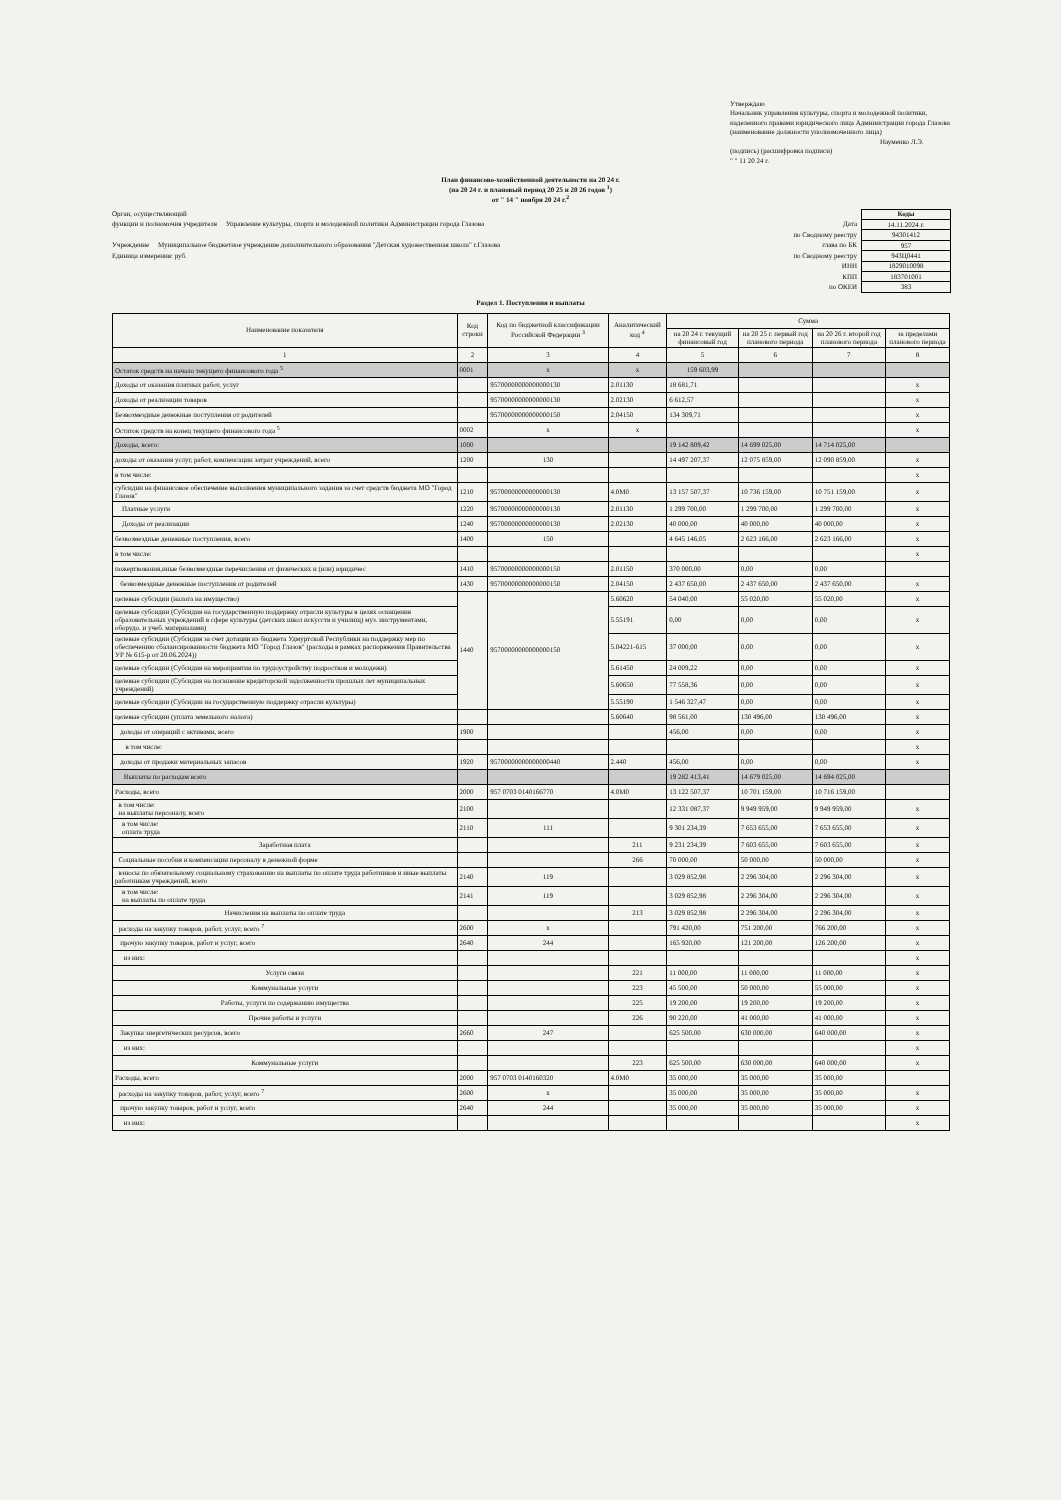Утверждаю
Начальник управления культуры, спорта и молодежной политики, наделенного правами юридического лица Администрации города Глазова
(наименование должности уполномоченного лица)
Науменко Л.Э.
(подпись) (расшифровка подписи)
" " 11 20 24 г.
План финансово-хозяйственной деятельности на 20 24 г.
(на 20 24 г. и плановый период 20 25 и 20 26 годов <sup>1</sup>)
от " 14 " ноября 20 24 г.<sup>2</sup>
Орган, осуществляющий
функции и полномочия учредителя Управление культуры, спорта и молодежной политики Администрации города Глазова
Учреждение Муниципальное бюджетное учреждение дополнительного образования "Детская художественная школа" г.Глазова
Единица измерения: руб.
Дата
по Сводному реестру
глава по БК
по Сводному реестру
ИНН
КПП
по ОКЕИ
| Коды |
| 14.11.2024 г. |
| 94301412 |
| 957 |
| 943Ц0441 |
| 1829010098 |
| 183701001 |
| 383 |
Раздел 1. Поступления и выплаты
| Наименование показателя | Код строки | Код по бюджетной классификации Российской Федерации <sup>3</sup> | Аналитический код <sup>4</sup> | Сумма | | | |
| --- | --- | --- | --- | --- | --- | --- | --- |
| | | | | на 20 24 г. текущий финансовый год | на 20 25 г. первый год планового периода | на 20 26 г. второй год планового периода | за пределами планового периода |
| 1 | 2 | 3 | 4 | 5 | 6 | 7 | 8 |
| Остаток средств на начало текущего финансового года <sup>5</sup> | 0001 | х | х | 159 603,99 | | | |
| Доходы от оказания платных работ, услуг | | 95700000000000000130 | 2.01130 | 18 681,71 | | | х |
| Доходы от реализации товаров | | 95700000000000000130 | 2.02130 | 6 612,57 | | | х |
| Безвозмездные денежные поступления от родителей | | 95700000000000000150 | 2.04150 | 134 309,71 | | | х |
| Остаток средств на конец текущего финансового года <sup>5</sup> | 0002 | х | х | | | | х |
| Доходы, всего: | 1000 | | | 19 142 809,42 | 14 699 025,00 | 14 714 025,00 | |
| доходы от оказания услуг, работ, компенсации затрат учреждений, всего | 1200 | 130 | | 14 497 207,37 | 12 075 859,00 | 12 090 859,00 | х |
| в том числе: | | | | | | | х |
| субсидии на финансовое обеспечение выполнения муниципального задания за счет средств бюджета МО "Город Глазов" | 1210 | 95700000000000000130 | 4.0М0 | 13 157 507,37 | 10 736 159,00 | 10 751 159,00 | х |
| Платные услуги | 1220 | 95700000000000000130 | 2.01130 | 1 299 700,00 | 1 299 700,00 | 1 299 700,00 | х |
| Доходы от реализации | 1240 | 95700000000000000130 | 2.02130 | 40 000,00 | 40 000,00 | 40 000,00 | х |
| безвозмездные денежные поступления, всего | 1400 | 150 | | 4 645 146,05 | 2 623 166,00 | 2 623 166,00 | х |
| в том числе: | | | | | | | х |
| пожертвования,иные безвозмездные перечисления от физических и (или) юридичес | 1410 | 95700000000000000150 | 2.01150 | 370 000,00 | 0,00 | 0,00 | |
| безвозмездные денежные поступления от родителей | 1430 | 95700000000000000150 | 2.04150 | 2 437 650,00 | 2 437 650,00 | 2 437 650,00 | х |
| целевые субсидии (налога на имущество) | 1440 | 95700000000000000150 | 5.60620 | 54 040,00 | 55 020,00 | 55 020,00 | х |
| целевые субсидии (Субсидия на государственную поддержку отрасли культуры в целях оснащения образовательных учреждений в сфере культуры (детских школ искусств и училищ) муз. инструментами, оборудо. и учеб. материалами) | | | 5.55191 | 0,00 | 0,00 | 0,00 | х |
| целевые субсидии (Субсидия за счет дотации из бюджета Удмуртской Республики на поддержку мер по обеспечению сбалансированности бюджета МО "Город Глазов" (расходы в рамках распоряжения Правительства УР № 615-р от 28.06.2024)) | | | 5.04221-615 | 37 000,00 | 0,00 | 0,00 | х |
| целевые субсидии (Субсидия на мероприятия по трудоустройству подростков и молодежи) | | | 5.61450 | 24 009,22 | 0,00 | 0,00 | х |
| целевые субсидии (Субсидия на погашение кредиторской задолженности прошлых лет муниципальных учреждений) | | | 5.60650 | 77 558,36 | 0,00 | 0,00 | х |
| целевые субсидии (Субсидии на государственную поддержку отрасли культуры) | | | 5.55190 | 1 546 327,47 | 0,00 | 0,00 | х |
| целевые субсидии (уплата земельного налога) | | | 5.60640 | 98 561,00 | 130 496,00 | 130 496,00 | х |
| доходы от операций с активами, всего | 1900 | | | 456,00 | 0,00 | 0,00 | х |
| в том числе: | | | | | | | х |
| доходы от продажи материальных запасов | 1920 | 95700000000000000440 | 2.440 | 456,00 | 0,00 | 0,00 | х |
| Выплаты по расходам всего | | | | 19 282 413,41 | 14 679 025,00 | 14 694 025,00 | |
| Расходы, всего | 2000 | 957 0703 0140166770 | 4.0М0 | 13 122 507,37 | 10 701 159,00 | 10 716 159,00 | |
| в том числе: на выплаты персоналу, всего | 2100 | | | 12 331 087,37 | 9 949 959,00 | 9 949 959,00 | х |
| в том числе: оплата труда | 2110 | 111 | | 9 301 234,39 | 7 653 655,00 | 7 653 655,00 | х |
| Заработная плата | | | 211 | 9 231 234,39 | 7 603 655,00 | 7 603 655,00 | х |
| Социальные пособия и компенсации персоналу в денежной форме | | | 266 | 70 000,00 | 50 000,00 | 50 000,00 | х |
| взносы по обязательному социальному страхованию на выплаты по оплате труда работников и иные выплаты работникам учреждений, всего | 2140 | 119 | | 3 029 852,98 | 2 296 304,00 | 2 296 304,00 | х |
| в том числе: на выплаты по оплате труда | 2141 | 119 | | 3 029 852,98 | 2 296 304,00 | 2 296 304,00 | х |
| Начисления на выплаты по оплате труда | | | 213 | 3 029 852,98 | 2 296 304,00 | 2 296 304,00 | х |
| расходы на закупку товаров, работ, услуг, всего <sup>7</sup> | 2600 | х | | 791 420,00 | 751 200,00 | 766 200,00 | х |
| прочую закупку товаров, работ и услуг, всего | 2640 | 244 | | 165 920,00 | 121 200,00 | 126 200,00 | х |
| из них: | | | | | | | х |
| Услуги связи | | | 221 | 11 000,00 | 11 000,00 | 11 000,00 | х |
| Коммунальные услуги | | | 223 | 45 500,00 | 50 000,00 | 55 000,00 | х |
| Работы, услуги по содержанию имущества | | | 225 | 19 200,00 | 19 200,00 | 19 200,00 | х |
| Прочие работы и услуги | | | 226 | 90 220,00 | 41 000,00 | 41 000,00 | х |
| Закупка энергетических ресурсов, всего | 2660 | 247 | | 625 500,00 | 630 000,00 | 640 000,00 | х |
| из них: | | | | | | | х |
| Коммунальные услуги | | | 223 | 625 500,00 | 630 000,00 | 640 000,00 | х |
| Расходы, всего | 2000 | 957 0703 0140160320 | 4.0М0 | 35 000,00 | 35 000,00 | 35 000,00 | |
| расходы на закупку товаров, работ, услуг, всего <sup>7</sup> | 2600 | х | | 35 000,00 | 35 000,00 | 35 000,00 | х |
| прочую закупку товаров, работ и услуг, всего | 2640 | 244 | | 35 000,00 | 35 000,00 | 35 000,00 | х |
| из них: | | | | | | | х |